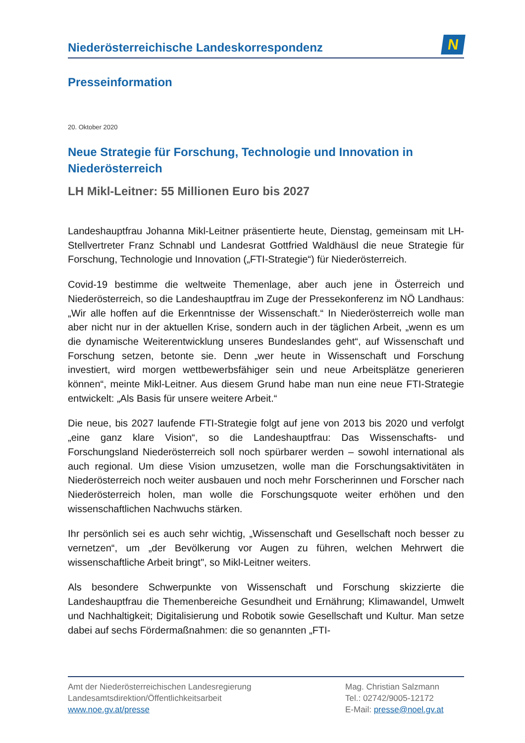Niederösterreichische Landeskorrespondenz
N
Presseinformation
20. Oktober 2020
Neue Strategie für Forschung, Technologie und Innovation in Niederösterreich
LH Mikl-Leitner: 55 Millionen Euro bis 2027
Landeshauptfrau Johanna Mikl-Leitner präsentierte heute, Dienstag, gemeinsam mit LH-Stellvertreter Franz Schnabl und Landesrat Gottfried Waldhäusl die neue Strategie für Forschung, Technologie und Innovation („FTI-Strategie“) für Niederösterreich.
Covid-19 bestimme die weltweite Themenlage, aber auch jene in Österreich und Niederösterreich, so die Landeshauptfrau im Zuge der Pressekonferenz im NÖ Landhaus: „Wir alle hoffen auf die Erkenntnisse der Wissenschaft.“ In Niederösterreich wolle man aber nicht nur in der aktuellen Krise, sondern auch in der täglichen Arbeit, „wenn es um die dynamische Weiterentwicklung unseres Bundeslandes geht“, auf Wissenschaft und Forschung setzen, betonte sie. Denn „wer heute in Wissenschaft und Forschung investiert, wird morgen wettbewerbsfähiger sein und neue Arbeitsplätze generieren können“, meinte Mikl-Leitner. Aus diesem Grund habe man nun eine neue FTI-Strategie entwickelt: „Als Basis für unsere weitere Arbeit.“
Die neue, bis 2027 laufende FTI-Strategie folgt auf jene von 2013 bis 2020 und verfolgt „eine ganz klare Vision“, so die Landeshauptfrau: Das Wissenschafts- und Forschungsland Niederösterreich soll noch spürbarer werden – sowohl international als auch regional. Um diese Vision umzusetzen, wolle man die Forschungsaktivitäten in Niederösterreich noch weiter ausbauen und noch mehr Forscherinnen und Forscher nach Niederösterreich holen, man wolle die Forschungsquote weiter erhöhen und den wissenschaftlichen Nachwuchs stärken.
Ihr persönlich sei es auch sehr wichtig, „Wissenschaft und Gesellschaft noch besser zu vernetzen“, um „der Bevölkerung vor Augen zu führen, welchen Mehrwert die wissenschaftliche Arbeit bringt", so Mikl-Leitner weiters.
Als besondere Schwerpunkte von Wissenschaft und Forschung skizzierte die Landeshauptfrau die Themenbereiche Gesundheit und Ernährung; Klimawandel, Umwelt und Nachhaltigkeit; Digitalisierung und Robotik sowie Gesellschaft und Kultur. Man setze dabei auf sechs Fördermaßnahmen: die so genannten „FTI-
Amt der Niederösterreichischen Landesregierung
Landesamtsdirektion/Öffentlichkeitsarbeit
www.noe.gv.at/presse
Mag. Christian Salzmann
Tel.: 02742/9005-12172
E-Mail: presse@noel.gv.at